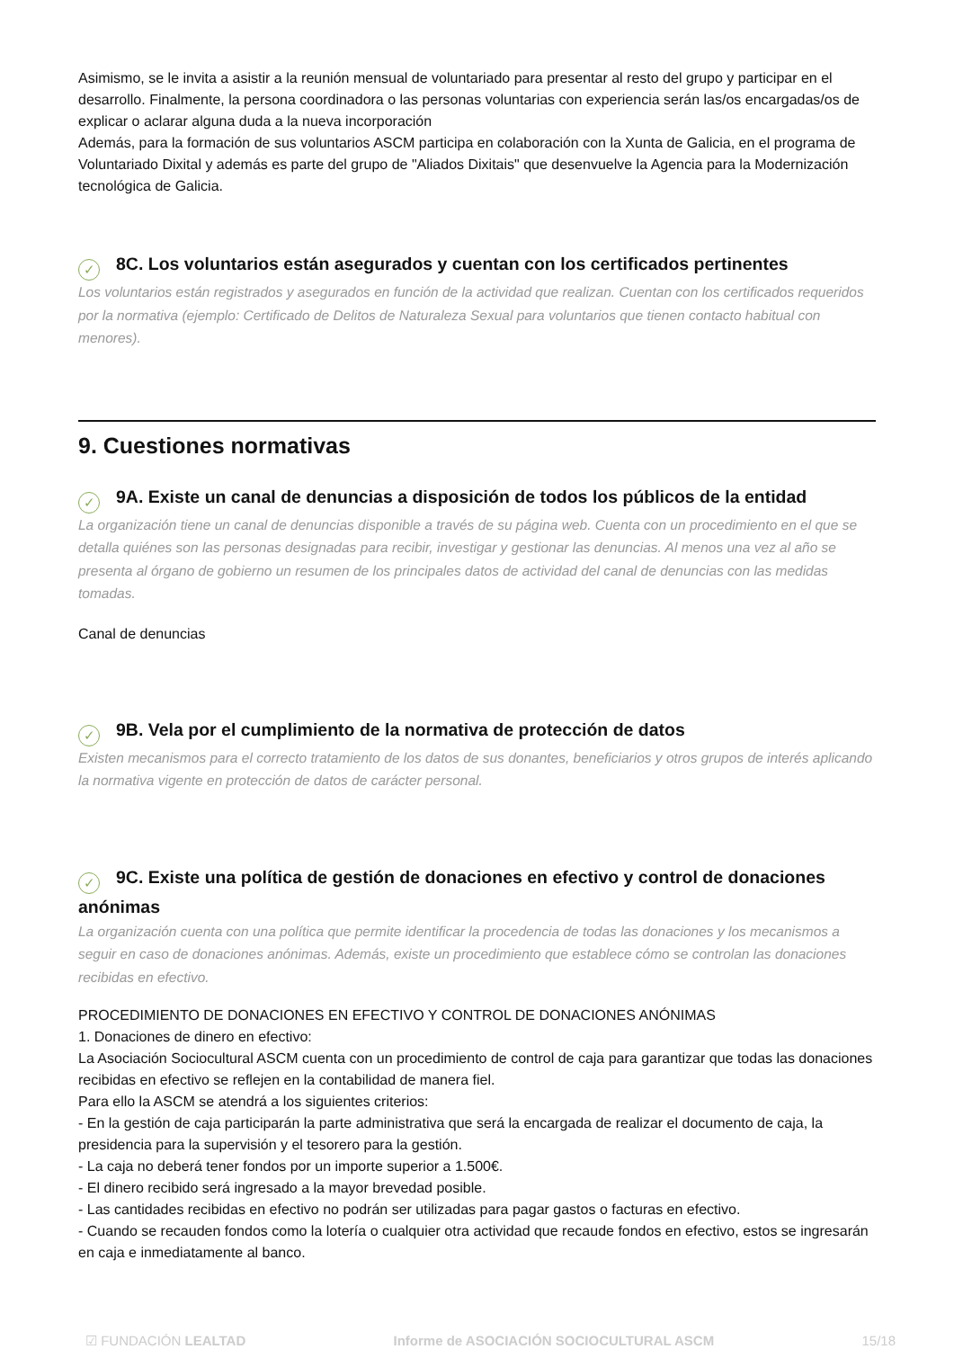Asimismo, se le invita a asistir a la reunión mensual de voluntariado para presentar al resto del grupo y participar en el desarrollo. Finalmente, la persona coordinadora o las personas voluntarias con experiencia serán las/os encargadas/os de explicar o aclarar alguna duda a la nueva incorporación
Además, para la formación de sus voluntarios ASCM participa en colaboración con la Xunta de Galicia, en el programa de Voluntariado Dixital y además es parte del grupo de "Aliados Dixitais" que desenvuelve la Agencia para la Modernización tecnológica de Galicia.
✓ 8C. Los voluntarios están asegurados y cuentan con los certificados pertinentes
Los voluntarios están registrados y asegurados en función de la actividad que realizan. Cuentan con los certificados requeridos por la normativa (ejemplo: Certificado de Delitos de Naturaleza Sexual para voluntarios que tienen contacto habitual con menores).
9. Cuestiones normativas
✓ 9A. Existe un canal de denuncias a disposición de todos los públicos de la entidad
La organización tiene un canal de denuncias disponible a través de su página web. Cuenta con un procedimiento en el que se detalla quiénes son las personas designadas para recibir, investigar y gestionar las denuncias. Al menos una vez al año se presenta al órgano de gobierno un resumen de los principales datos de actividad del canal de denuncias con las medidas tomadas.
Canal de denuncias
✓ 9B. Vela por el cumplimiento de la normativa de protección de datos
Existen mecanismos para el correcto tratamiento de los datos de sus donantes, beneficiarios y otros grupos de interés aplicando la normativa vigente en protección de datos de carácter personal.
✓ 9C. Existe una política de gestión de donaciones en efectivo y control de donaciones anónimas
La organización cuenta con una política que permite identificar la procedencia de todas las donaciones y los mecanismos a seguir en caso de donaciones anónimas. Además, existe un procedimiento que establece cómo se controlan las donaciones recibidas en efectivo.
PROCEDIMIENTO DE DONACIONES EN EFECTIVO Y CONTROL DE DONACIONES ANÓNIMAS
1. Donaciones de dinero en efectivo:
La Asociación Sociocultural ASCM cuenta con un procedimiento de control de caja para garantizar que todas las donaciones recibidas en efectivo se reflejen en la contabilidad de manera fiel.
Para ello la ASCM se atendrá a los siguientes criterios:
- En la gestión de caja participarán la parte administrativa que será la encargada de realizar el documento de caja, la presidencia para la supervisión y el tesorero para la gestión.
- La caja no deberá tener fondos por un importe superior a 1.500€.
- El dinero recibido será ingresado a la mayor brevedad posible.
- Las cantidades recibidas en efectivo no podrán ser utilizadas para pagar gastos o facturas en efectivo.
- Cuando se recauden fondos como la lotería o cualquier otra actividad que recaude fondos en efectivo, estos se ingresarán en caja e inmediatamente al banco.
☑ FUNDACIÓN LEALTAD Informe de ASOCIACIÓN SOCIOCULTURAL ASCM 15/18